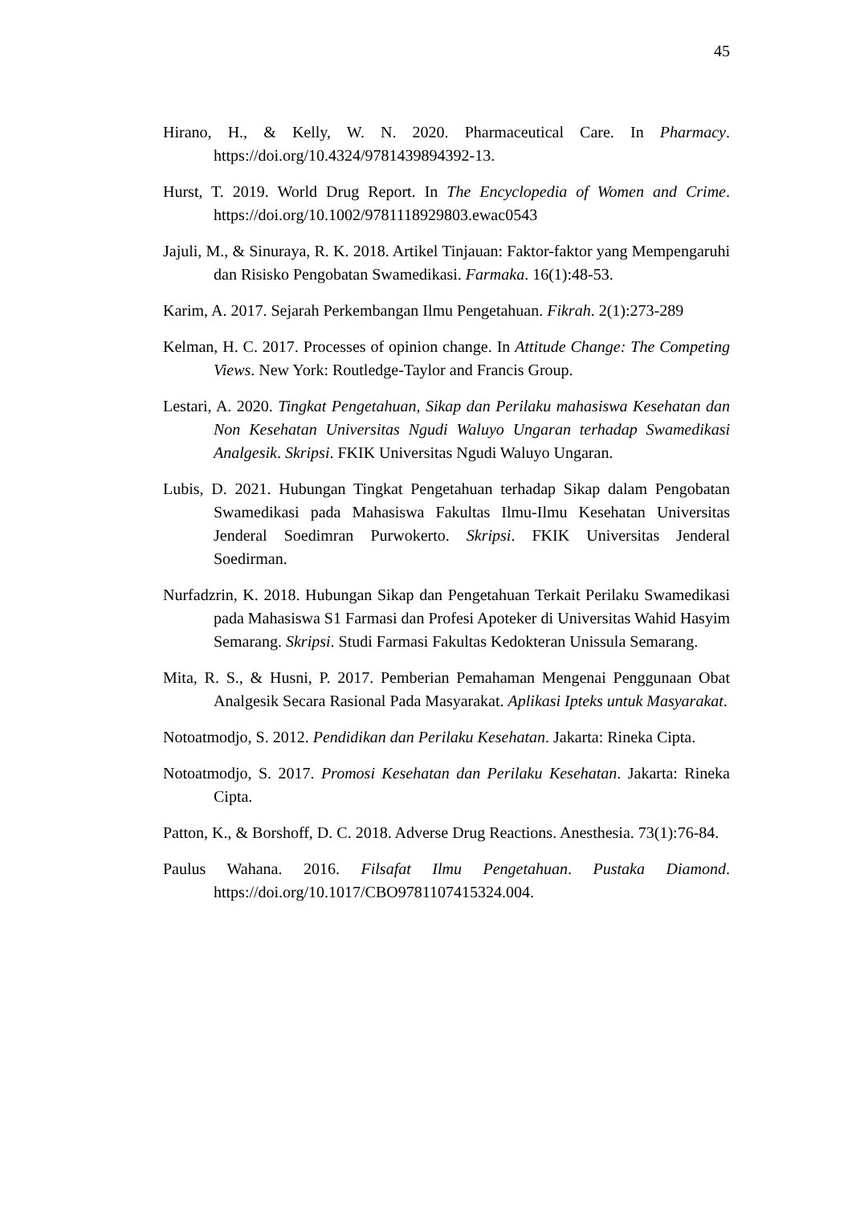45
Hirano, H., & Kelly, W. N. 2020. Pharmaceutical Care. In Pharmacy. https://doi.org/10.4324/9781439894392-13.
Hurst, T. 2019. World Drug Report. In The Encyclopedia of Women and Crime. https://doi.org/10.1002/9781118929803.ewac0543
Jajuli, M., & Sinuraya, R. K. 2018. Artikel Tinjauan: Faktor-faktor yang Mempengaruhi dan Risisko Pengobatan Swamedikasi. Farmaka. 16(1):48-53.
Karim, A. 2017. Sejarah Perkembangan Ilmu Pengetahuan. Fikrah. 2(1):273-289
Kelman, H. C. 2017. Processes of opinion change. In Attitude Change: The Competing Views. New York: Routledge-Taylor and Francis Group.
Lestari, A. 2020. Tingkat Pengetahuan, Sikap dan Perilaku mahasiswa Kesehatan dan Non Kesehatan Universitas Ngudi Waluyo Ungaran terhadap Swamedikasi Analgesik. Skripsi. FKIK Universitas Ngudi Waluyo Ungaran.
Lubis, D. 2021. Hubungan Tingkat Pengetahuan terhadap Sikap dalam Pengobatan Swamedikasi pada Mahasiswa Fakultas Ilmu-Ilmu Kesehatan Universitas Jenderal Soedimran Purwokerto. Skripsi. FKIK Universitas Jenderal Soedirman.
Nurfadzrin, K. 2018. Hubungan Sikap dan Pengetahuan Terkait Perilaku Swamedikasi pada Mahasiswa S1 Farmasi dan Profesi Apoteker di Universitas Wahid Hasyim Semarang. Skripsi. Studi Farmasi Fakultas Kedokteran Unissula Semarang.
Mita, R. S., & Husni, P. 2017. Pemberian Pemahaman Mengenai Penggunaan Obat Analgesik Secara Rasional Pada Masyarakat. Aplikasi Ipteks untuk Masyarakat.
Notoatmodjo, S. 2012. Pendidikan dan Perilaku Kesehatan. Jakarta: Rineka Cipta.
Notoatmodjo, S. 2017. Promosi Kesehatan dan Perilaku Kesehatan. Jakarta: Rineka Cipta.
Patton, K., & Borshoff, D. C. 2018. Adverse Drug Reactions. Anesthesia. 73(1):76-84.
Paulus Wahana. 2016. Filsafat Ilmu Pengetahuan. Pustaka Diamond. https://doi.org/10.1017/CBO9781107415324.004.